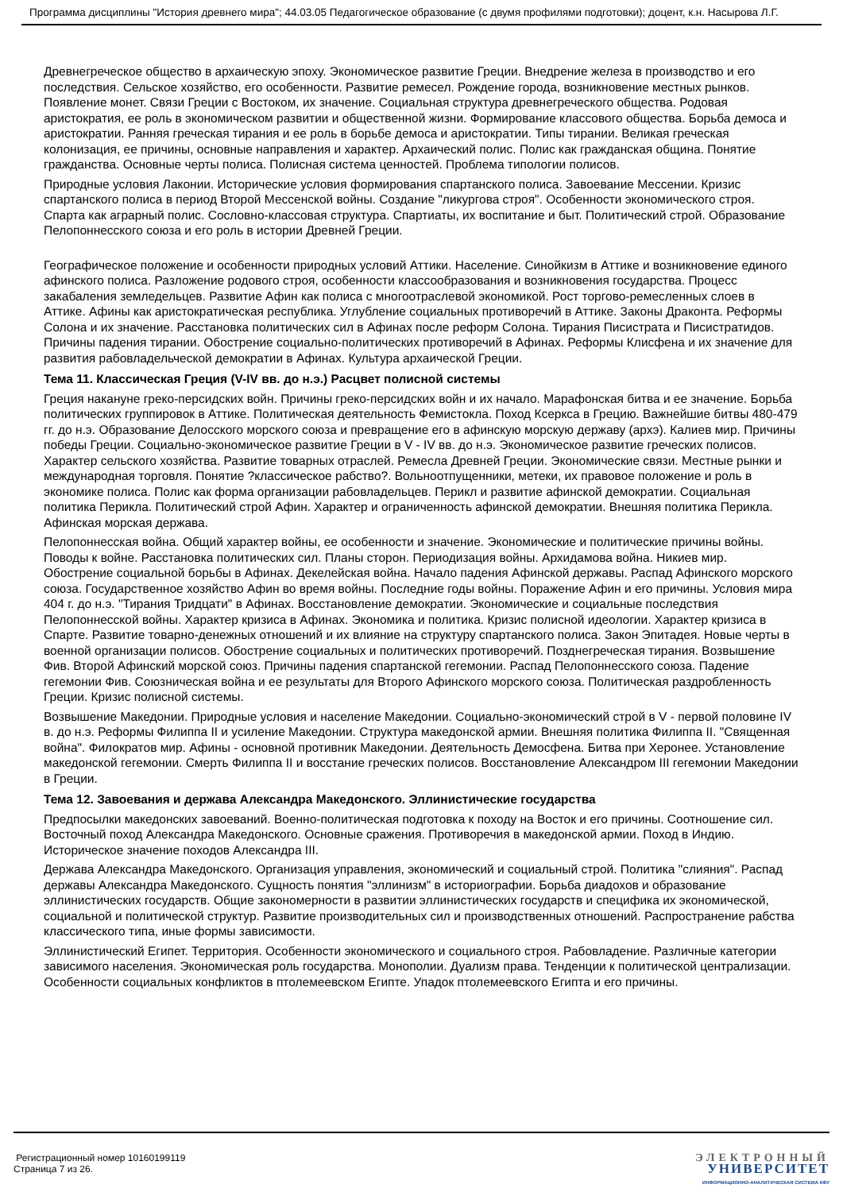Программа дисциплины "История древнего мира"; 44.03.05 Педагогическое образование (с двумя профилями подготовки); доцент, к.н. Насырова Л.Г.
Древнегреческое общество в архаическую эпоху. Экономическое развитие Греции. Внедрение железа в производство и его последствия. Сельское хозяйство, его особенности. Развитие ремесел. Рождение города, возникновение местных рынков. Появление монет. Связи Греции с Востоком, их значение. Социальная структура древнегреческого общества. Родовая аристократия, ее роль в экономическом развитии и общественной жизни. Формирование классового общества. Борьба демоса и аристократии. Ранняя греческая тирания и ее роль в борьбе демоса и аристократии. Типы тирании. Великая греческая колонизация, ее причины, основные направления и характер. Архаический полис. Полис как гражданская община. Понятие гражданства. Основные черты полиса. Полисная система ценностей. Проблема типологии полисов.
Природные условия Лаконии. Исторические условия формирования спартанского полиса. Завоевание Мессении. Кризис спартанского полиса в период Второй Мессенской войны. Создание "ликургова строя". Особенности экономического строя. Спарта как аграрный полис. Сословно-классовая структура. Спартиаты, их воспитание и быт. Политический строй. Образование Пелопоннесского союза и его роль в истории Древней Греции.
Географическое положение и особенности природных условий Аттики. Население. Синойкизм в Аттике и возникновение единого афинского полиса. Разложение родового строя, особенности классообразования и возникновения государства. Процесс закабаления земледельцев. Развитие Афин как полиса с многоотраслевой экономикой. Рост торгово-ремесленных слоев в Аттике. Афины как аристократическая республика. Углубление социальных противоречий в Аттике. Законы Драконта. Реформы Солона и их значение. Расстановка политических сил в Афинах после реформ Солона. Тирания Писистрата и Писистратидов. Причины падения тирании. Обострение социально-политических противоречий в Афинах. Реформы Клисфена и их значение для развития рабовладельческой демократии в Афинах. Культура архаической Греции.
Тема 11. Классическая Греция (V-IV вв. до н.э.) Расцвет полисной системы
Греция накануне греко-персидских войн. Причины греко-персидских войн и их начало. Марафонская битва и ее значение. Борьба политических группировок в Аттике. Политическая деятельность Фемистокла. Поход Ксеркса в Грецию. Важнейшие битвы 480-479 гг. до н.э. Образование Делосского морского союза и превращение его в афинскую морскую державу (архэ). Калиев мир. Причины победы Греции. Социально-экономическое развитие Греции в V - IV вв. до н.э. Экономическое развитие греческих полисов. Характер сельского хозяйства. Развитие товарных отраслей. Ремесла Древней Греции. Экономические связи. Местные рынки и международная торговля. Понятие ?классическое рабство?. Вольноотпущенники, метеки, их правовое положение и роль в экономике полиса. Полис как форма организации рабовладельцев. Перикл и развитие афинской демократии. Социальная политика Перикла. Политический строй Афин. Характер и ограниченность афинской демократии. Внешняя политика Перикла. Афинская морская держава.
Пелопоннесская война. Общий характер войны, ее особенности и значение. Экономические и политические причины войны. Поводы к войне. Расстановка политических сил. Планы сторон. Периодизация войны. Архидамова война. Никиев мир. Обострение социальной борьбы в Афинах. Декелейская война. Начало падения Афинской державы. Распад Афинского морского союза. Государственное хозяйство Афин во время войны. Последние годы войны. Поражение Афин и его причины. Условия мира 404 г. до н.э. "Тирания Тридцати" в Афинах. Восстановление демократии. Экономические и социальные последствия Пелопоннесской войны. Характер кризиса в Афинах. Экономика и политика. Кризис полисной идеологии. Характер кризиса в Спарте. Развитие товарно-денежных отношений и их влияние на структуру спартанского полиса. Закон Эпитадея. Новые черты в военной организации полисов. Обострение социальных и политических противоречий. Позднегреческая тирания. Возвышение Фив. Второй Афинский морской союз. Причины падения спартанской гегемонии. Распад Пелопоннесского союза. Падение гегемонии Фив. Союзническая война и ее результаты для Второго Афинского морского союза. Политическая раздробленность Греции. Кризис полисной системы.
Возвышение Македонии. Природные условия и население Македонии. Социально-экономический строй в V - первой половине IV в. до н.э. Реформы Филиппа II и усиление Македонии. Структура македонской армии. Внешняя политика Филиппа II. "Священная война". Филократов мир. Афины - основной противник Македонии. Деятельность Демосфена. Битва при Херонее. Установление македонской гегемонии. Смерть Филиппа II и восстание греческих полисов. Восстановление Александром III гегемонии Македонии в Греции.
Тема 12. Завоевания и держава Александра Македонского. Эллинистические государства
Предпосылки македонских завоеваний. Военно-политическая подготовка к походу на Восток и его причины. Соотношение сил. Восточный поход Александра Македонского. Основные сражения. Противоречия в македонской армии. Поход в Индию. Историческое значение походов Александра III.
Держава Александра Македонского. Организация управления, экономический и социальный строй. Политика "слияния". Распад державы Александра Македонского. Сущность понятия "эллинизм" в историографии. Борьба диадохов и образование эллинистических государств. Общие закономерности в развитии эллинистических государств и специфика их экономической, социальной и политической структур. Развитие производительных сил и производственных отношений. Распространение рабства классического типа, иные формы зависимости.
Эллинистический Египет. Территория. Особенности экономического и социального строя. Рабовладение. Различные категории зависимого населения. Экономическая роль государства. Монополии. Дуализм права. Тенденции к политической централизации. Особенности социальных конфликтов в птолемеевском Египте. Упадок птолемеевского Египта и его причины.
Регистрационный номер 10160199119
Страница 7 из 26.
ЭЛЕКТРОННЫЙ
УНИВЕРСИТЕТ
ИНФОРМАЦИОННО-АНАЛИТИЧЕСКАЯ СИСТЕМА КФУ